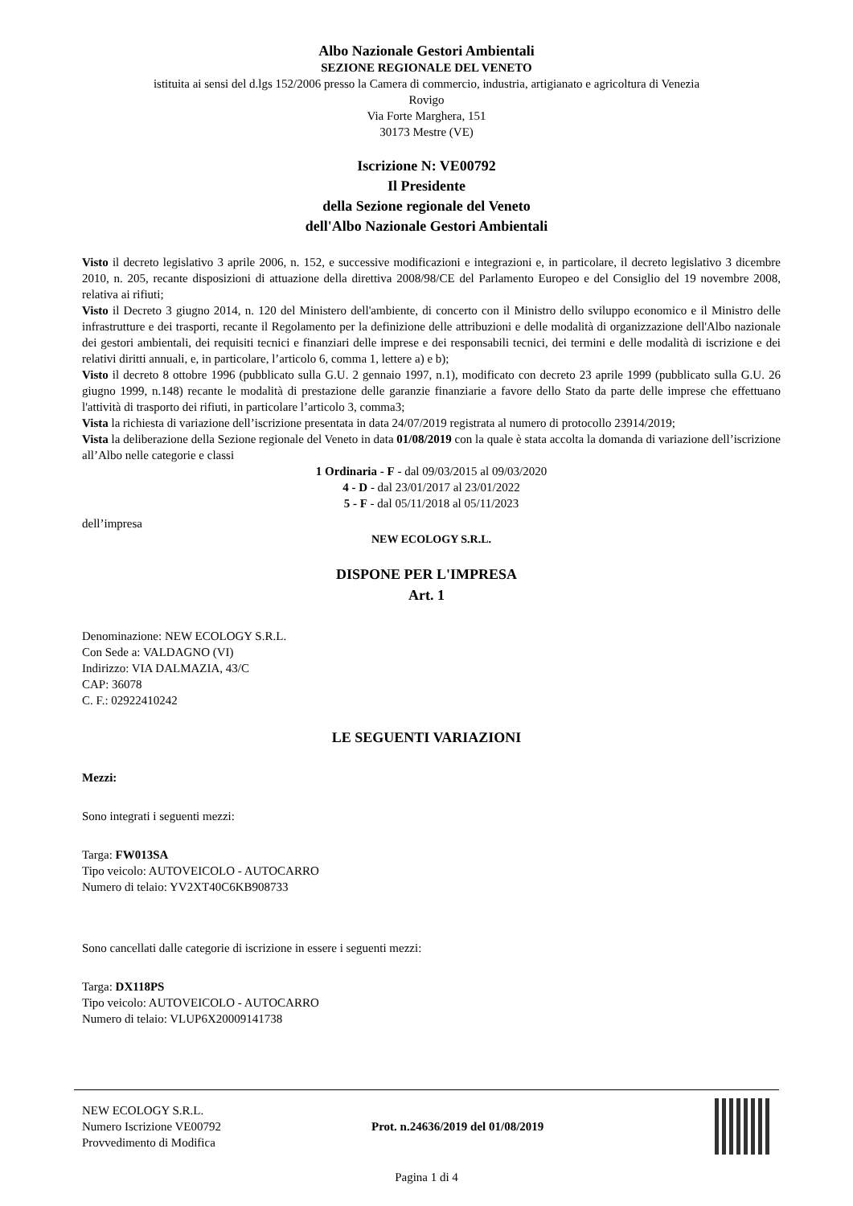Albo Nazionale Gestori Ambientali
SEZIONE REGIONALE DEL VENETO
istituita ai sensi del d.lgs 152/2006 presso la Camera di commercio, industria, artigianato e agricoltura di Venezia
Rovigo
Via Forte Marghera, 151
30173 Mestre (VE)
Iscrizione N: VE00792
Il Presidente
della Sezione regionale del Veneto
dell'Albo Nazionale Gestori Ambientali
Visto il decreto legislativo 3 aprile 2006, n. 152, e successive modificazioni e integrazioni e, in particolare, il decreto legislativo 3 dicembre 2010, n. 205, recante disposizioni di attuazione della direttiva 2008/98/CE del Parlamento Europeo e del Consiglio del 19 novembre 2008, relativa ai rifiuti;
Visto il Decreto 3 giugno 2014, n. 120 del Ministero dell'ambiente, di concerto con il Ministro dello sviluppo economico e il Ministro delle infrastrutture e dei trasporti, recante il Regolamento per la definizione delle attribuzioni e delle modalità di organizzazione dell'Albo nazionale dei gestori ambientali, dei requisiti tecnici e finanziari delle imprese e dei responsabili tecnici, dei termini e delle modalità di iscrizione e dei relativi diritti annuali, e, in particolare, l’articolo 6, comma 1, lettere a) e b);
Visto il decreto 8 ottobre 1996 (pubblicato sulla G.U. 2 gennaio 1997, n.1), modificato con decreto 23 aprile 1999 (pubblicato sulla G.U. 26 giugno 1999, n.148) recante le modalità di prestazione delle garanzie finanziarie a favore dello Stato da parte delle imprese che effettuano l'attività di trasporto dei rifiuti, in particolare l’articolo 3, comma3;
Vista la richiesta di variazione dell’iscrizione presentata in data 24/07/2019 registrata al numero di protocollo 23914/2019;
Vista la deliberazione della Sezione regionale del Veneto in data 01/08/2019 con la quale è stata accolta la domanda di variazione dell’iscrizione all’Albo nelle categorie e classi
1 Ordinaria - F - dal 09/03/2015 al 09/03/2020
4 - D - dal 23/01/2017 al 23/01/2022
5 - F - dal 05/11/2018 al 05/11/2023
dell’impresa
NEW ECOLOGY S.R.L.
DISPONE PER L'IMPRESA
Art. 1
Denominazione: NEW ECOLOGY S.R.L.
Con Sede a: VALDAGNO (VI)
Indirizzo: VIA DALMAZIA, 43/C
CAP: 36078
C. F.: 02922410242
LE SEGUENTI VARIAZIONI
Mezzi:
Sono integrati i seguenti mezzi:
Targa: FW013SA
Tipo veicolo: AUTOVEICOLO - AUTOCARRO
Numero di telaio: YV2XT40C6KB908733
Sono cancellati dalle categorie di iscrizione in essere i seguenti mezzi:
Targa: DX118PS
Tipo veicolo: AUTOVEICOLO - AUTOCARRO
Numero di telaio: VLUP6X20009141738
NEW ECOLOGY S.R.L.
Numero Iscrizione VE00792
Provvedimento di Modifica
Prot. n.24636/2019 del 01/08/2019
Pagina 1 di 4